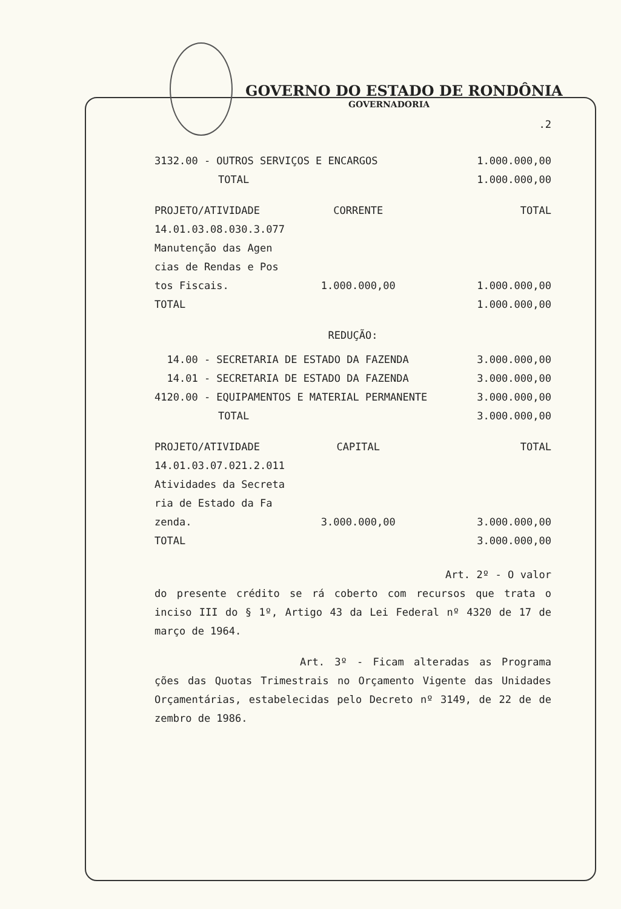GOVERNO DO ESTADO DE RONDÔNIA
GOVERNADORIA
.2
| 3132.00 - OUTROS SERVIÇOS E ENCARGOS | 1.000.000,00 |
| TOTAL | 1.000.000,00 |
| PROJETO/ATIVIDADE | CORRENTE | TOTAL |
| 14.01.03.08.030.3.077 | | |
| Manutenção das Agen | | |
| cias de Rendas e Pos | | |
| tos Fiscais. | 1.000.000,00 | 1.000.000,00 |
| TOTAL | | 1.000.000,00 |
REDUÇÃO:
| 14.00 - SECRETARIA DE ESTADO DA FAZENDA | 3.000.000,00 |
| 14.01 - SECRETARIA DE ESTADO DA FAZENDA | 3.000.000,00 |
| 4120.00 - EQUIPAMENTOS E MATERIAL PERMANENTE | 3.000.000,00 |
| TOTAL | 3.000.000,00 |
| PROJETO/ATIVIDADE | CAPITAL | TOTAL |
| 14.01.03.07.021.2.011 | | |
| Atividades da Secreta | | |
| ria de Estado da Fa | | |
| zenda. | 3.000.000,00 | 3.000.000,00 |
| TOTAL | | 3.000.000,00 |
Art. 2º - O valor do presente crédito se rá coberto com recursos que trata o inciso III do § 1º, Artigo 43 da Lei Federal nº 4320 de 17 de março de 1964.
Art. 3º - Ficam alteradas as Programa ções das Quotas Trimestrais no Orçamento Vigente das Unidades Orçamentárias, estabelecidas pelo Decreto nº 3149, de 22 de de zembro de 1986.